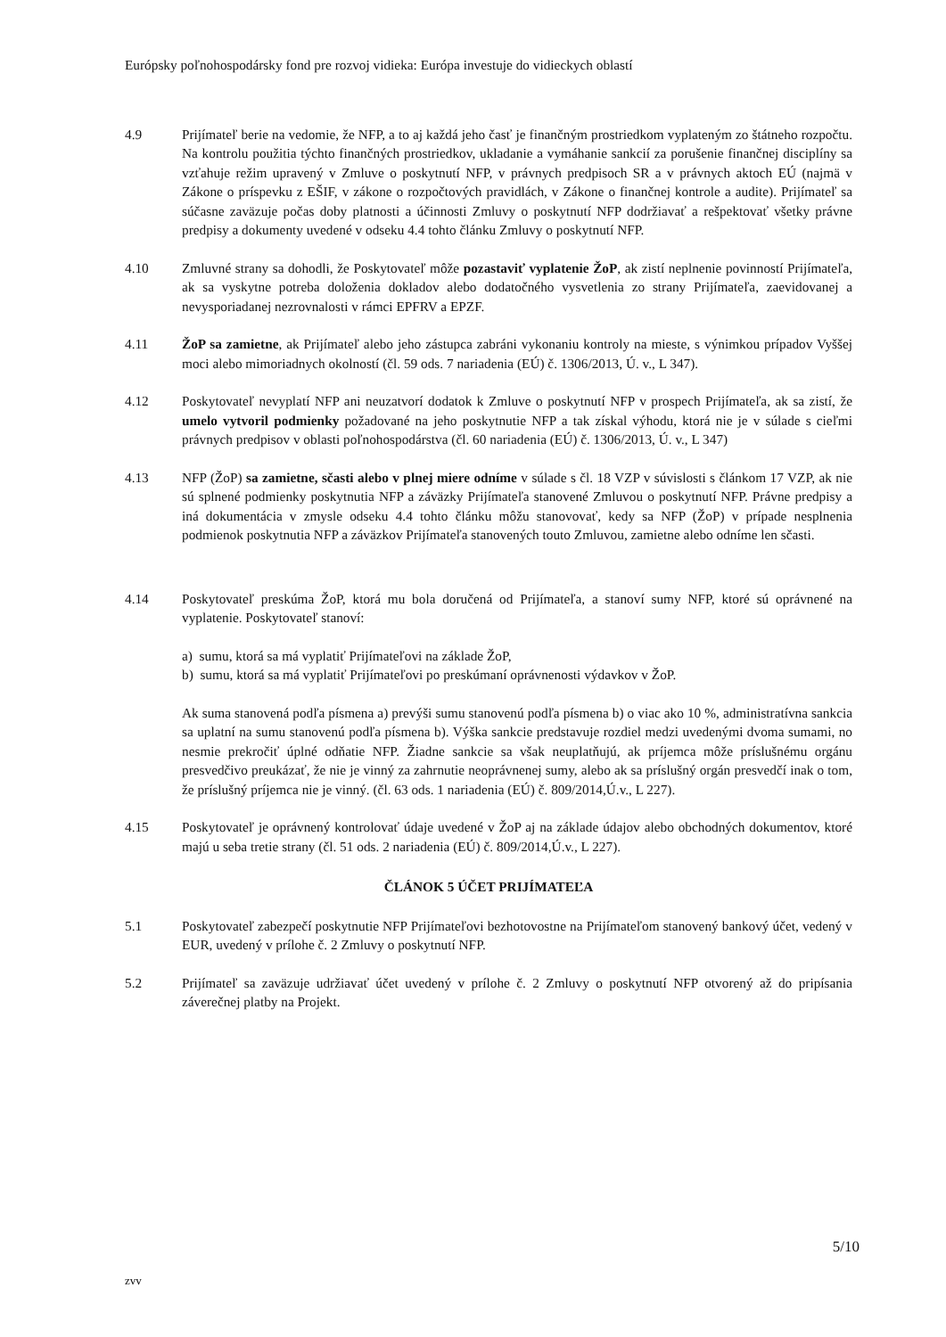Európsky poľnohospodársky fond pre rozvoj vidieka: Európa investuje do vidieckych oblastí
4.9 Prijímateľ berie na vedomie, že NFP, a to aj každá jeho časť je finančným prostriedkom vyplateným zo štátneho rozpočtu. Na kontrolu použitia týchto finančných prostriedkov, ukladanie a vymáhanie sankcií za porušenie finančnej disciplíny sa vzťahuje režim upravený v Zmluve o poskytnutí NFP, v právnych predpisoch SR a v právnych aktoch EÚ (najmä v Zákone o príspevku z EŠIF, v zákone o rozpočtových pravidlách, v Zákone o finančnej kontrole a audite). Prijímateľ sa súčasne zaväzuje počas doby platnosti a účinnosti Zmluvy o poskytnutí NFP dodržiavať a rešpektovať všetky právne predpisy a dokumenty uvedené v odseku 4.4 tohto článku Zmluvy o poskytnutí NFP.
4.10 Zmluvné strany sa dohodli, že Poskytovateľ môže pozastaviť vyplatenie ŽoP, ak zistí neplnenie povinností Prijímateľa, ak sa vyskytne potreba doloženia dokladov alebo dodatočného vysvetlenia zo strany Prijímateľa, zaevidovanej a nevysporiadanej nezrovnalosti v rámci EPFRV a EPZF.
4.11 ŽoP sa zamietne, ak Prijímateľ alebo jeho zástupca zabráni vykonaniu kontroly na mieste, s výnimkou prípadov Vyššej moci alebo mimoriadnych okolností (čl. 59 ods. 7 nariadenia (EÚ) č. 1306/2013, Ú. v., L 347).
4.12 Poskytovateľ nevyplatí NFP ani neuzatvorí dodatok k Zmluve o poskytnutí NFP v prospech Prijímateľa, ak sa zistí, že umelo vytvoril podmienky požadované na jeho poskytnutie NFP a tak získal výhodu, ktorá nie je v súlade s cieľmi právnych predpisov v oblasti poľnohospodárstva (čl. 60 nariadenia (EÚ) č. 1306/2013, Ú. v., L 347)
4.13 NFP (ŽoP) sa zamietne, sčasti alebo v plnej miere odníme v súlade s čl. 18 VZP v súvislosti s článkom 17 VZP, ak nie sú splnené podmienky poskytnutia NFP a záväzky Prijímateľa stanovené Zmluvou o poskytnutí NFP. Právne predpisy a iná dokumentácia v zmysle odseku 4.4 tohto článku môžu stanovovať, kedy sa NFP (ŽoP) v prípade nesplnenia podmienok poskytnutia NFP a záväzkov Prijímateľa stanovených touto Zmluvou, zamietne alebo odníme len sčasti.
4.14 Poskytovateľ preskúma ŽoP, ktorá mu bola doručená od Prijímateľa, a stanoví sumy NFP, ktoré sú oprávnené na vyplatenie. Poskytovateľ stanoví:
a) sumu, ktorá sa má vyplatiť Prijímateľovi na základe ŽoP,
b) sumu, ktorá sa má vyplatiť Prijímateľovi po preskúmaní oprávnenosti výdavkov v ŽoP.
Ak suma stanovená podľa písmena a) prevýši sumu stanovenú podľa písmena b) o viac ako 10 %, administratívna sankcia sa uplatní na sumu stanovenú podľa písmena b). Výška sankcie predstavuje rozdiel medzi uvedenými dvoma sumami, no nesmie prekročiť úplné odňatie NFP. Žiadne sankcie sa však neuplatňujú, ak príjemca môže príslušnému orgánu presvedčivo preukázať, že nie je vinný za zahrnutie neoprávnenej sumy, alebo ak sa príslušný orgán presvedčí inak o tom, že príslušný príjemca nie je vinný. (čl. 63 ods. 1 nariadenia (EÚ) č. 809/2014,Ú.v., L 227).
4.15 Poskytovateľ je oprávnený kontrolovať údaje uvedené v ŽoP aj na základe údajov alebo obchodných dokumentov, ktoré majú u seba tretie strany (čl. 51 ods. 2 nariadenia (EÚ) č. 809/2014,Ú.v., L 227).
ČLÁNOK 5 ÚČET PRIJÍMATEĽA
5.1 Poskytovateľ zabezpečí poskytnutie NFP Prijímateľovi bezhotovostne na Prijímateľom stanovený bankový účet, vedený v EUR, uvedený v prílohe č. 2 Zmluvy o poskytnutí NFP.
5.2 Prijímateľ sa zaväzuje udržiavať účet uvedený v prílohe č. 2 Zmluvy o poskytnutí NFP otvorený až do pripísania záverečnej platby na Projekt.
5/10
zvv